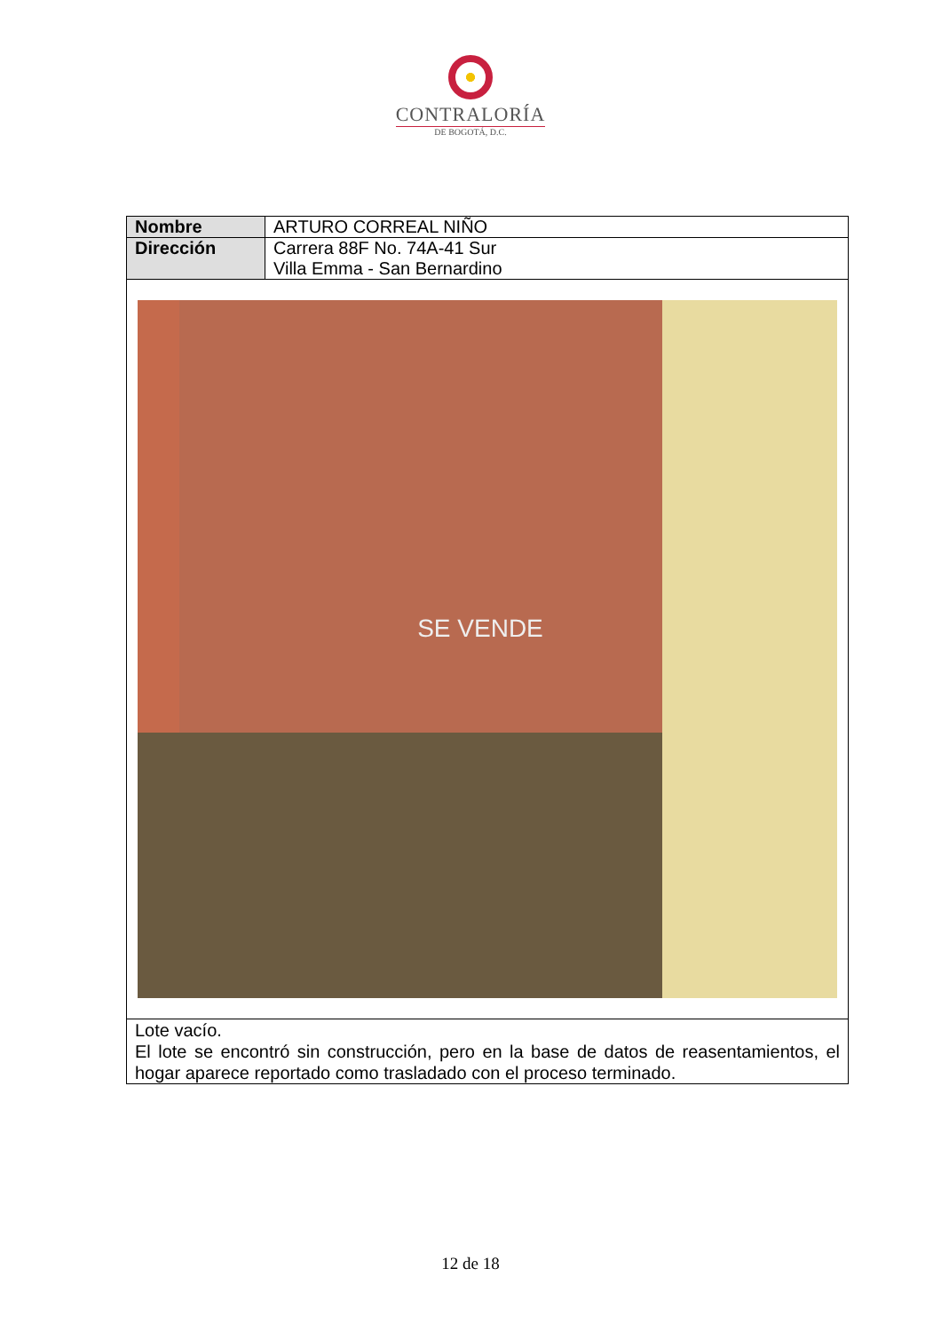CONTRALORÍA
DE BOGOTÁ, D.C.
| Nombre | ARTURO CORREAL NIÑO |
| Dirección | Carrera 88F No. 74A-41 Sur Villa Emma - San Bernardino |
| SE VENDE | |
| Lote vacío. El lote se encontró sin construcción, pero en la base de datos de reasentamientos, el hogar aparece reportado como trasladado con el proceso terminado. | |
12 de 18